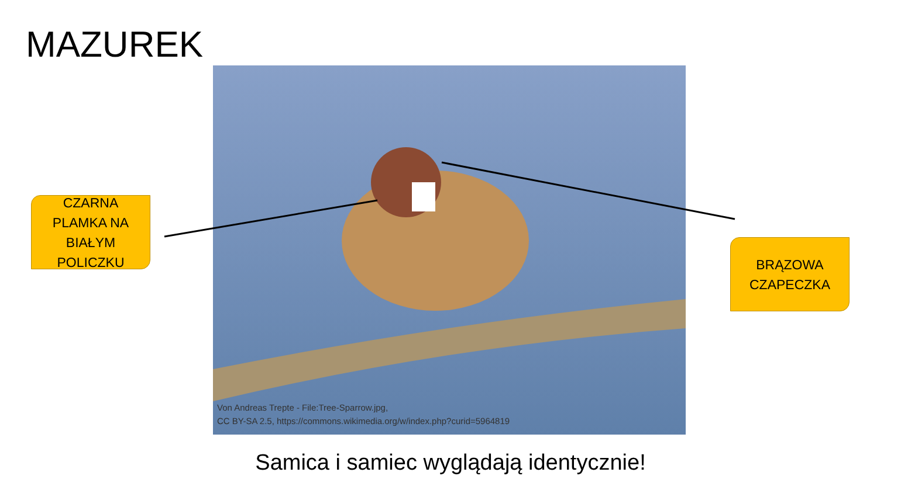MAZUREK
Von Andreas Trepte - File:Tree-Sparrow.jpg,
CC BY-SA 2.5, https://commons.wikimedia.org/w/index.php?curid=5964819
CZARNA
PLAMKA NA
BIAŁYM
POLICZKU
BRĄZOWA
CZAPECZKA
Samica i samiec wyglądają identycznie!